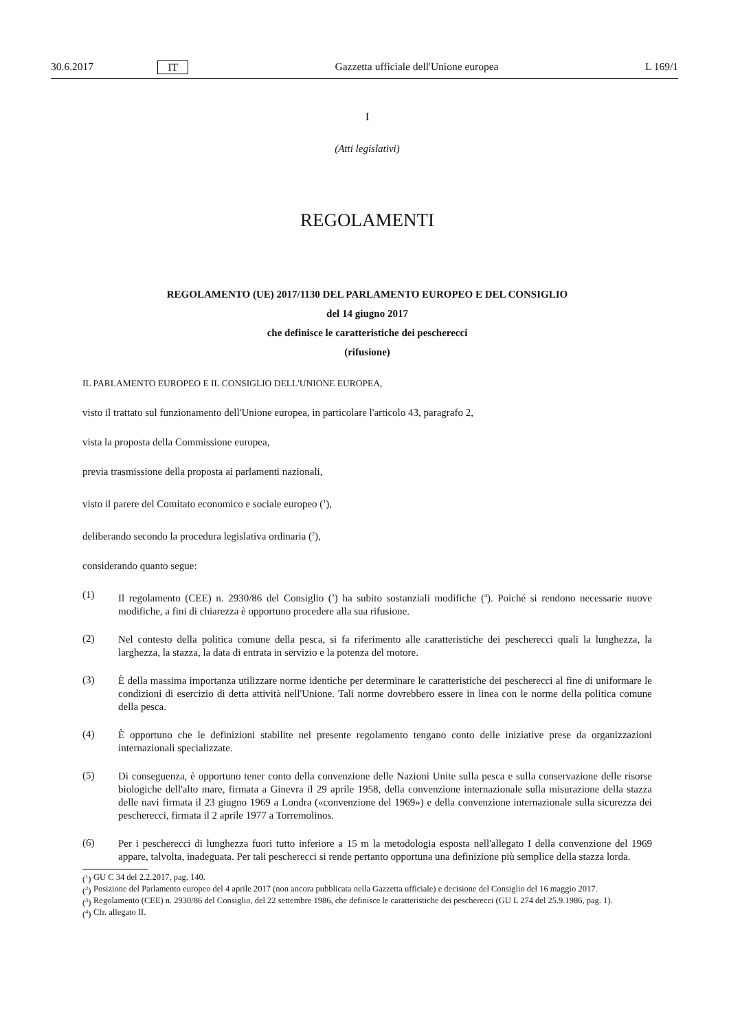30.6.2017 IT Gazzetta ufficiale dell'Unione europea L 169/1
I
(Atti legislativi)
REGOLAMENTI
REGOLAMENTO (UE) 2017/1130 DEL PARLAMENTO EUROPEO E DEL CONSIGLIO
del 14 giugno 2017
che definisce le caratteristiche dei pescherecci
(rifusione)
IL PARLAMENTO EUROPEO E IL CONSIGLIO DELL'UNIONE EUROPEA,
visto il trattato sul funzionamento dell'Unione europea, in particolare l'articolo 43, paragrafo 2,
vista la proposta della Commissione europea,
previa trasmissione della proposta ai parlamenti nazionali,
visto il parere del Comitato economico e sociale europeo (<sup>1</sup>),
deliberando secondo la procedura legislativa ordinaria (<sup>2</sup>),
considerando quanto segue:
(1)
Il regolamento (CEE) n. 2930/86 del Consiglio (<sup>3</sup>) ha subito sostanziali modifiche (<sup>4</sup>). Poiché si rendono necessarie nuove modifiche, a fini di chiarezza è opportuno procedere alla sua rifusione.
(2)
Nel contesto della politica comune della pesca, si fa riferimento alle caratteristiche dei pescherecci quali la lunghezza, la larghezza, la stazza, la data di entrata in servizio e la potenza del motore.
(3)
È della massima importanza utilizzare norme identiche per determinare le caratteristiche dei pescherecci al fine di uniformare le condizioni di esercizio di detta attività nell'Unione. Tali norme dovrebbero essere in linea con le norme della politica comune della pesca.
(4)
È opportuno che le definizioni stabilite nel presente regolamento tengano conto delle iniziative prese da organizzazioni internazionali specializzate.
(5)
Di conseguenza, è opportuno tener conto della convenzione delle Nazioni Unite sulla pesca e sulla conservazione delle risorse biologiche dell'alto mare, firmata a Ginevra il 29 aprile 1958, della convenzione internazionale sulla misurazione della stazza delle navi firmata il 23 giugno 1969 a Londra («convenzione del 1969») e della convenzione internazionale sulla sicurezza dei pescherecci, firmata il 2 aprile 1977 a Torremolinos.
(6)
Per i pescherecci di lunghezza fuori tutto inferiore a 15 m la metodologia esposta nell'allegato I della convenzione del 1969 appare, talvolta, inadeguata. Per tali pescherecci si rende pertanto opportuna una definizione più semplice della stazza lorda.
(<sup>1</sup>) GU C 34 del 2.2.2017, pag. 140.
(<sup>2</sup>) Posizione del Parlamento europeo del 4 aprile 2017 (non ancora pubblicata nella Gazzetta ufficiale) e decisione del Consiglio del 16 maggio 2017.
(<sup>3</sup>) Regolamento (CEE) n. 2930/86 del Consiglio, del 22 settembre 1986, che definisce le caratteristiche dei pescherecci (GU L 274 del 25.9.1986, pag. 1).
(<sup>4</sup>) Cfr. allegato II.